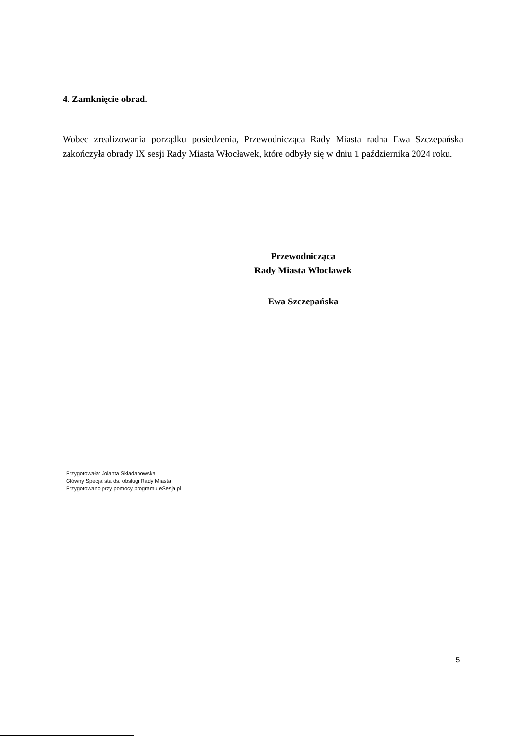4. Zamknięcie obrad.
Wobec zrealizowania porządku posiedzenia, Przewodnicząca Rady Miasta radna Ewa Szczepańska zakończyła obrady IX sesji Rady Miasta Włocławek, które odbyły się w dniu 1 października 2024 roku.
Przewodnicząca
Rady Miasta Włocławek
Ewa Szczepańska
Przygotowała: Jolanta Składanowska
Główny Specjalista ds. obsługi Rady Miasta
Przygotowano przy pomocy programu eSesja.pl
5